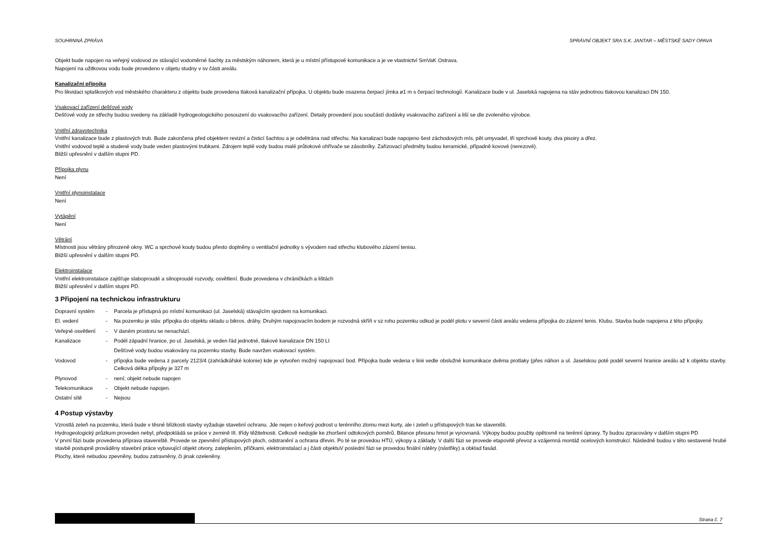SOUHRNNÁ ZPRÁVA SPRÁVNÍ OBJEKT SRA S.K. JANTAR – MĚSTSKÉ SADY OPAVA
Objekt bude napojen na veřejný vodovod ze stávající vodoměrné šachty za městským náhonem, která je u místní přístupové komunikace a je ve vlastnictví SmVaK Ostrava.
Napojení na užitkovou vodu bude provedeno v objetu studny v sv části areálu.
Kanalizační přípojka
Pro likvidaci splaškových vod městského charakteru z objektu bude provedena tlaková kanalizační přípojka. U objektu bude osazena čerpací jímka ø1 m s čerpací technologií. Kanalizace bude v ul. Jaselská napojena na stáv jednotnou tlakovou kanalizaci DN 150.
Vsakovací zařízení dešťové vody
Dešťové vody ze střechy budou svedeny na základě hydrogeologického posouzení do vsakovacího zařízení. Detaily provedení jsou součástí dodávky vsakovacího zařízení a liší se dle zvoleného výrobce.
Vnitřní zdravotechnika
Vnitřní kanalizace bude z plastových trub. Bude zakončena před objektem revizní a čisticí šachtou a je odvětrána nad střechu. Na kanalizaci bude napojeno šest záchodových mís, pět umyvadel, tři sprchové kouty, dva pisoiry a dřez.
Vnitřní vodovod teplé a studené vody bude veden plastovými trubkami. Zdrojem teplé vody budou malé průtokové ohřívače se zásobníky. Zařizovací předměty budou keramické, případně kovové (nerezové).
Bližší upřesnění v dalším stupni PD.
Přípojka plynu
Není
Vnitřní plynoinstalace
Není
Vytápění
Není
Větrání
Místnosti jsou větrány přirozeně okny. WC a sprchové kouty budou přesto doplněny o ventilační jednotky s vývodem nad střechu klubového zázemí tenisu.
Bližší upřesnění v dalším stupni PD.
Elektroinstalace
Vnitřní elektroinstalace zajišťuje slaboproudé a silnoproudé rozvody, osvětlení. Bude provedena v chráničkách a lištách
Bližší upřesnění v dalším stupni PD.
3 Připojení na technickou infrastrukturu
| Dopravní systém | - | Parcela je přístupná po místní komunikaci (ul. Jaselská) stávajícím sjezdem na komunikaci. |
| El. vedení | - | Na pozemku je stáv. přípojka do objektu skladu u bikros. dráhy. Druhým napojovacím bodem je rozvodná skříň v sz rohu pozemku odkud je podél plotu v severní části areálu vedena přípojka do zázemí tenis. Klubu. Stavba bude napojena z této přípojky. |
| Veřejné osvětlení | - | V daném prostoru se nenachází. |
| Kanalizace | - | Podél západní hranice, po ul. Jaselská, je veden řád jednotné, tlakové kanalizace DN 150 LI |
| | | Dešťové vody budou vsakovány na pozemku stavby. Bude navržen vsakovací systém. |
| Vodovod | - | přípojka bude vedena z parcely 2123/4 (zahrádkářské kolonie) kde je vytvořen možný napojovací bod. Přípojka bude vedena v linii vedle obslužné komunikace dvěma protlaky (přes náhon a ul. Jaselskou poté podél severní hranice areálu až k objektu stavby. Celková délka přípojky je 327 m |
| Plynovod | - | není; objekt nebude napojen |
| Telekomunikace | - | Objekt nebude napojen. |
| Ostatní sítě | - | Nejsou |
4 Postup výstavby
Vzrostlá zeleň na pozemku, která bude v těsné blízkosti stavby vyžaduje stavební ochranu. Jde nejen o keřový podrost u terénního zlomu mezi kurty, ale i zeleň u přístupových tras ke staveništi.
Hydrogeologický průzkum proveden nebyl, předpokládá se práce v zemině III. třídy těžitelnosti. Celkově nedojde ke zhoršení odtokových poměrů. Bilance přesunu hmot je vyrovnaná. Výkopy budou použity opětovně na terénní úpravy. Ty budou zpracovány v dalším stupni PD
V první fázi bude provedena příprava staveniště. Provede se zpevnění přístupových ploch, odstranění a ochrana dřevin. Po té se provedou HTÚ, výkopy a základy. V další fázi se provede etapovitě převoz a vzájemná montáž ocelových konstrukcí. Následně budou v této sestavené hrubé stavbě postupně prováděny stavební práce vybavující objekt otvory, zateplením, příčkami, elektroinstalací a j části objektuV poslední fázi se provedou finální nátěry (nástřiky) a obklad fasád.
Plochy, které nebudou zpevněny, budou zatravněny, či jinak ozeleněny.
Strana č. 7